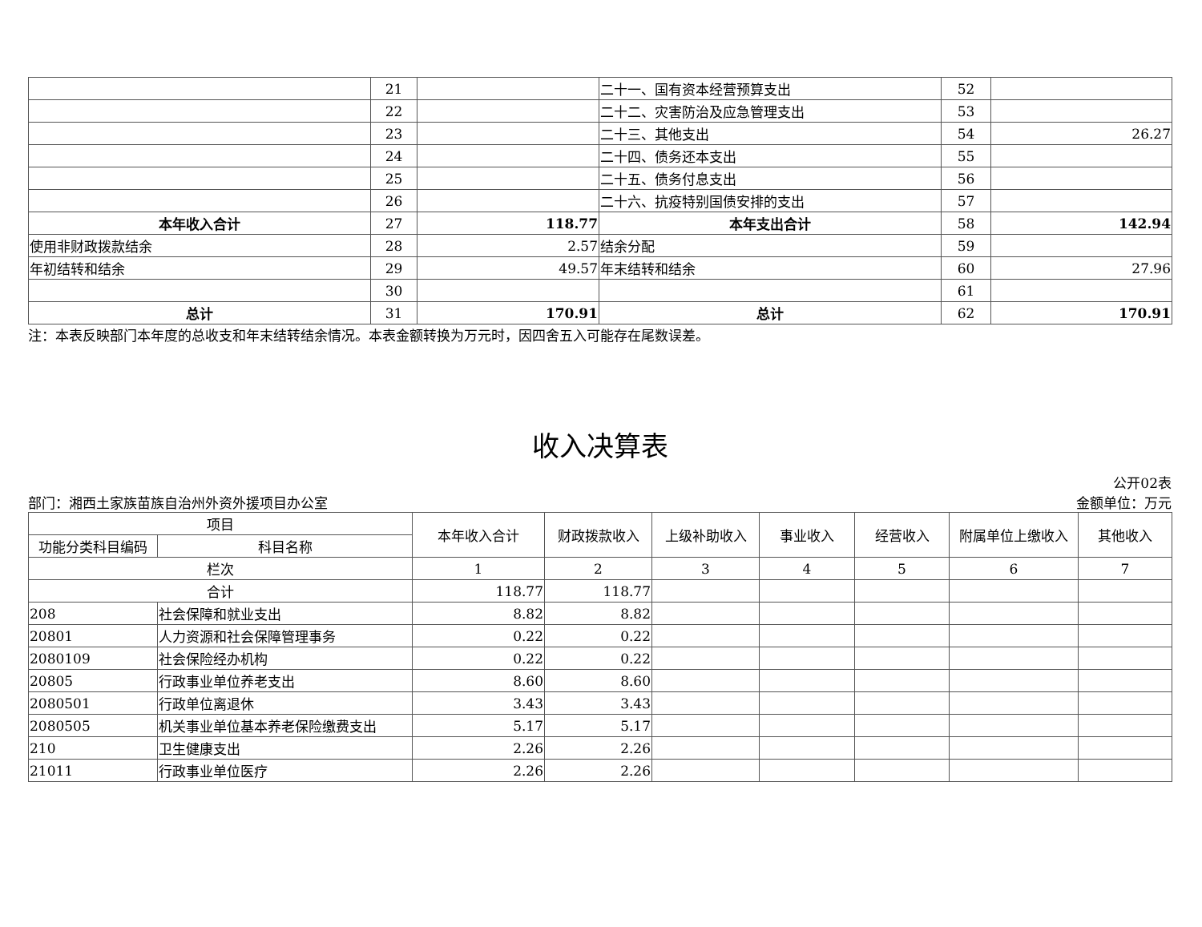| | 21 | | 二十一、国有资本经营预算支出 | 52 | |
| | 22 | | 二十二、灾害防治及应急管理支出 | 53 | |
| | 23 | | 二十三、其他支出 | 54 | 26.27 |
| | 24 | | 二十四、债务还本支出 | 55 | |
| | 25 | | 二十五、债务付息支出 | 56 | |
| | 26 | | 二十六、抗疫特别国债安排的支出 | 57 | |
| 本年收入合计 | 27 | 118.77 | 本年支出合计 | 58 | 142.94 |
| 使用非财政拨款结余 | 28 | 2.57 | 结余分配 | 59 | |
| 年初结转和结余 | 29 | 49.57 | 年末结转和结余 | 60 | 27.96 |
| | 30 | | | 61 | |
| 总计 | 31 | 170.91 | 总计 | 62 | 170.91 |
注：本表反映部门本年度的总收支和年末结转结余情况。本表金额转换为万元时，因四舍五入可能存在尾数误差。
收入决算表
公开02表
部门：湘西土家族苗族自治州外资外援项目办公室 金额单位：万元
| 项目 | | 本年收入合计 | 财政拨款收入 | 上级补助收入 | 事业收入 | 经营收入 | 附属单位上缴收入 | 其他收入 |
| --- | --- | --- | --- | --- | --- | --- | --- | --- |
| 功能分类科目编码 | 科目名称 | | | | | | | |
| 栏次 | | 1 | 2 | 3 | 4 | 5 | 6 | 7 |
| 合计 | | 118.77 | 118.77 | | | | | |
| 208 | 社会保障和就业支出 | 8.82 | 8.82 | | | | | |
| 20801 | 人力资源和社会保障管理事务 | 0.22 | 0.22 | | | | | |
| 2080109 | 社会保险经办机构 | 0.22 | 0.22 | | | | | |
| 20805 | 行政事业单位养老支出 | 8.60 | 8.60 | | | | | |
| 2080501 | 行政单位离退休 | 3.43 | 3.43 | | | | | |
| 2080505 | 机关事业单位基本养老保险缴费支出 | 5.17 | 5.17 | | | | | |
| 210 | 卫生健康支出 | 2.26 | 2.26 | | | | | |
| 21011 | 行政事业单位医疗 | 2.26 | 2.26 | | | | | |